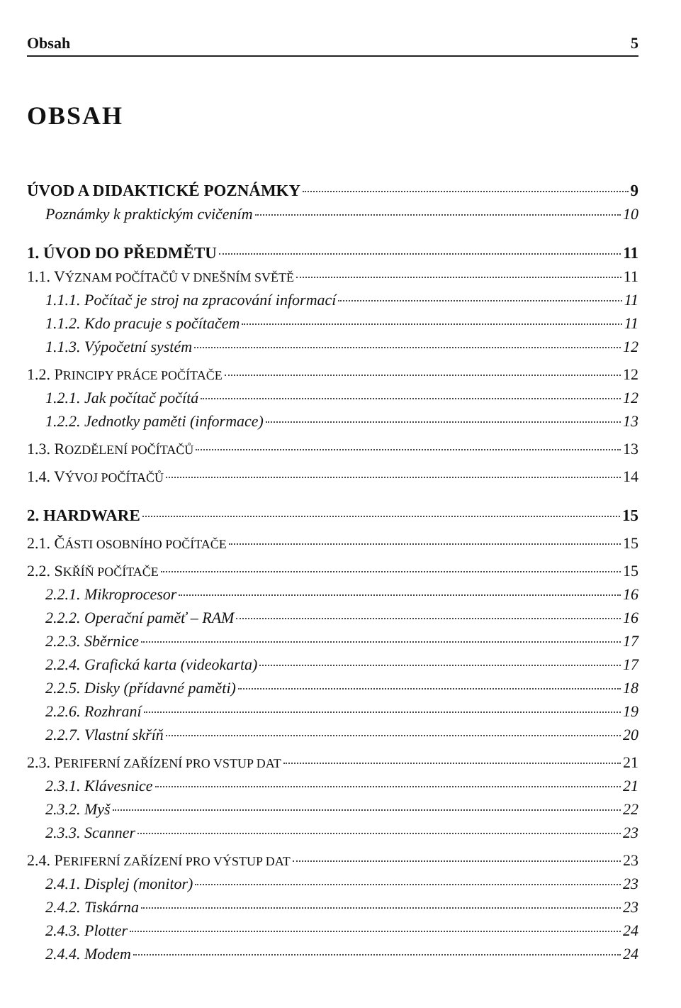Obsah 5
OBSAH
ÚVOD A DIDAKTICKÉ POZNÁMKY 9
Poznámky k praktickým cvičením 10
1. ÚVOD DO PŘEDMĚTU 11
1.1. VÝZNAM POČÍTAČŮ V DNEŠNÍM SVĚTĚ 11
1.1.1. Počítač je stroj na zpracování informací 11
1.1.2. Kdo pracuje s počítačem 11
1.1.3. Výpočetní systém 12
1.2. PRINCIPY PRÁCE POČÍTAČE 12
1.2.1. Jak počítač počítá 12
1.2.2. Jednotky paměti (informace) 13
1.3. ROZDĚLENÍ POČÍTAČŮ 13
1.4. VÝVOJ POČÍTAČŮ 14
2. HARDWARE 15
2.1. ČÁSTI OSOBNÍHO POČÍTAČE 15
2.2. SKŘÍŇ POČÍTAČE 15
2.2.1. Mikroprocesor 16
2.2.2. Operační paměť – RAM 16
2.2.3. Sběrnice 17
2.2.4. Grafická karta (videokarta) 17
2.2.5. Disky (přídavné paměti) 18
2.2.6. Rozhraní 19
2.2.7. Vlastní skříň 20
2.3. PERIFERNÍ ZAŘÍZENÍ PRO VSTUP DAT 21
2.3.1. Klávesnice 21
2.3.2. Myš 22
2.3.3. Scanner 23
2.4. PERIFERNÍ ZAŘÍZENÍ PRO VÝSTUP DAT 23
2.4.1. Displej (monitor) 23
2.4.2. Tiskárna 23
2.4.3. Plotter 24
2.4.4. Modem 24